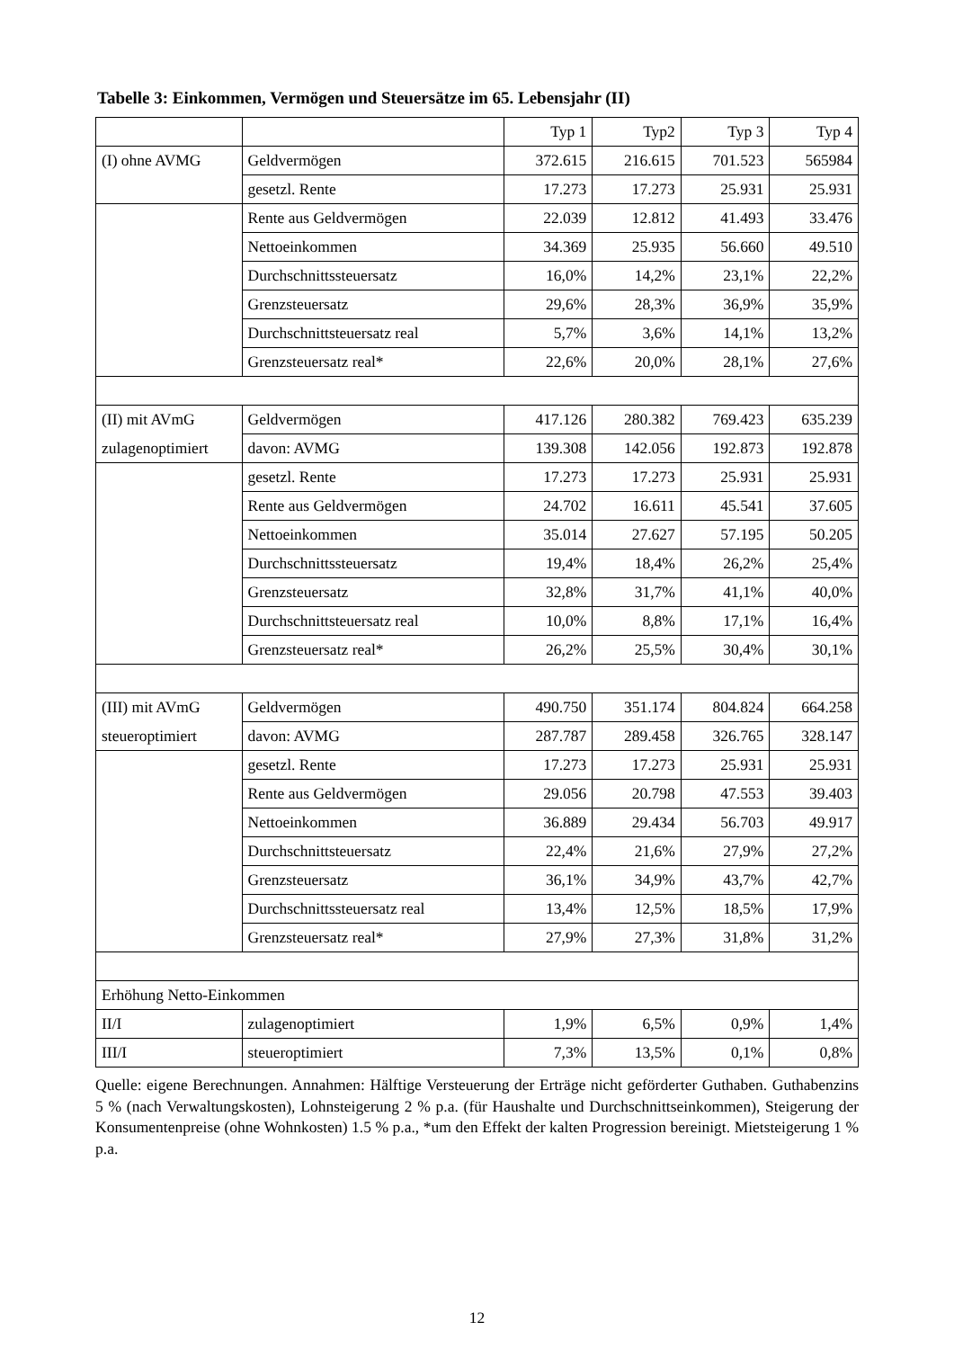Tabelle 3: Einkommen, Vermögen und Steuersätze im 65. Lebensjahr (II)
| | | Typ 1 | Typ2 | Typ 3 | Typ 4 |
| (I) ohne AVMG | Geldvermögen | 372.615 | 216.615 | 701.523 | 565984 |
| | gesetzl. Rente | 17.273 | 17.273 | 25.931 | 25.931 |
| | Rente aus Geldvermögen | 22.039 | 12.812 | 41.493 | 33.476 |
| | Nettoeinkommen | 34.369 | 25.935 | 56.660 | 49.510 |
| | Durchschnittssteuersatz | 16,0% | 14,2% | 23,1% | 22,2% |
| | Grenzsteuersatz | 29,6% | 28,3% | 36,9% | 35,9% |
| | Durchschnittsteuersatz real | 5,7% | 3,6% | 14,1% | 13,2% |
| | Grenzsteuersatz real* | 22,6% | 20,0% | 28,1% | 27,6% |
| (II) mit AVmG | Geldvermögen | 417.126 | 280.382 | 769.423 | 635.239 |
| zulagenoptimiert | davon: AVMG | 139.308 | 142.056 | 192.873 | 192.878 |
| | gesetzl. Rente | 17.273 | 17.273 | 25.931 | 25.931 |
| | Rente aus Geldvermögen | 24.702 | 16.611 | 45.541 | 37.605 |
| | Nettoeinkommen | 35.014 | 27.627 | 57.195 | 50.205 |
| | Durchschnittssteuersatz | 19,4% | 18,4% | 26,2% | 25,4% |
| | Grenzsteuersatz | 32,8% | 31,7% | 41,1% | 40,0% |
| | Durchschnittsteuersatz real | 10,0% | 8,8% | 17,1% | 16,4% |
| | Grenzsteuersatz real* | 26,2% | 25,5% | 30,4% | 30,1% |
| (III) mit AVmG | Geldvermögen | 490.750 | 351.174 | 804.824 | 664.258 |
| steueroptimiert | davon: AVMG | 287.787 | 289.458 | 326.765 | 328.147 |
| | gesetzl. Rente | 17.273 | 17.273 | 25.931 | 25.931 |
| | Rente aus Geldvermögen | 29.056 | 20.798 | 47.553 | 39.403 |
| | Nettoeinkommen | 36.889 | 29.434 | 56.703 | 49.917 |
| | Durchschnittsteuersatz | 22,4% | 21,6% | 27,9% | 27,2% |
| | Grenzsteuersatz | 36,1% | 34,9% | 43,7% | 42,7% |
| | Durchschnittssteuersatz real | 13,4% | 12,5% | 18,5% | 17,9% |
| | Grenzsteuersatz real* | 27,9% | 27,3% | 31,8% | 31,2% |
| Erhöhung Netto-Einkommen | | | | | |
| II/I | zulagenoptimiert | 1,9% | 6,5% | 0,9% | 1,4% |
| III/I | steueroptimiert | 7,3% | 13,5% | 0,1% | 0,8% |
Quelle: eigene Berechnungen. Annahmen: Hälftige Versteuerung der Erträge nicht geförderter Guthaben. Guthabenzins 5 % (nach Verwaltungskosten), Lohnsteigerung 2 % p.a. (für Haushalte und Durchschnittseinkommen), Steigerung der Konsumentenpreise (ohne Wohnkosten) 1.5 % p.a., *um den Effekt der kalten Progression bereinigt. Mietsteigerung 1 % p.a.
12